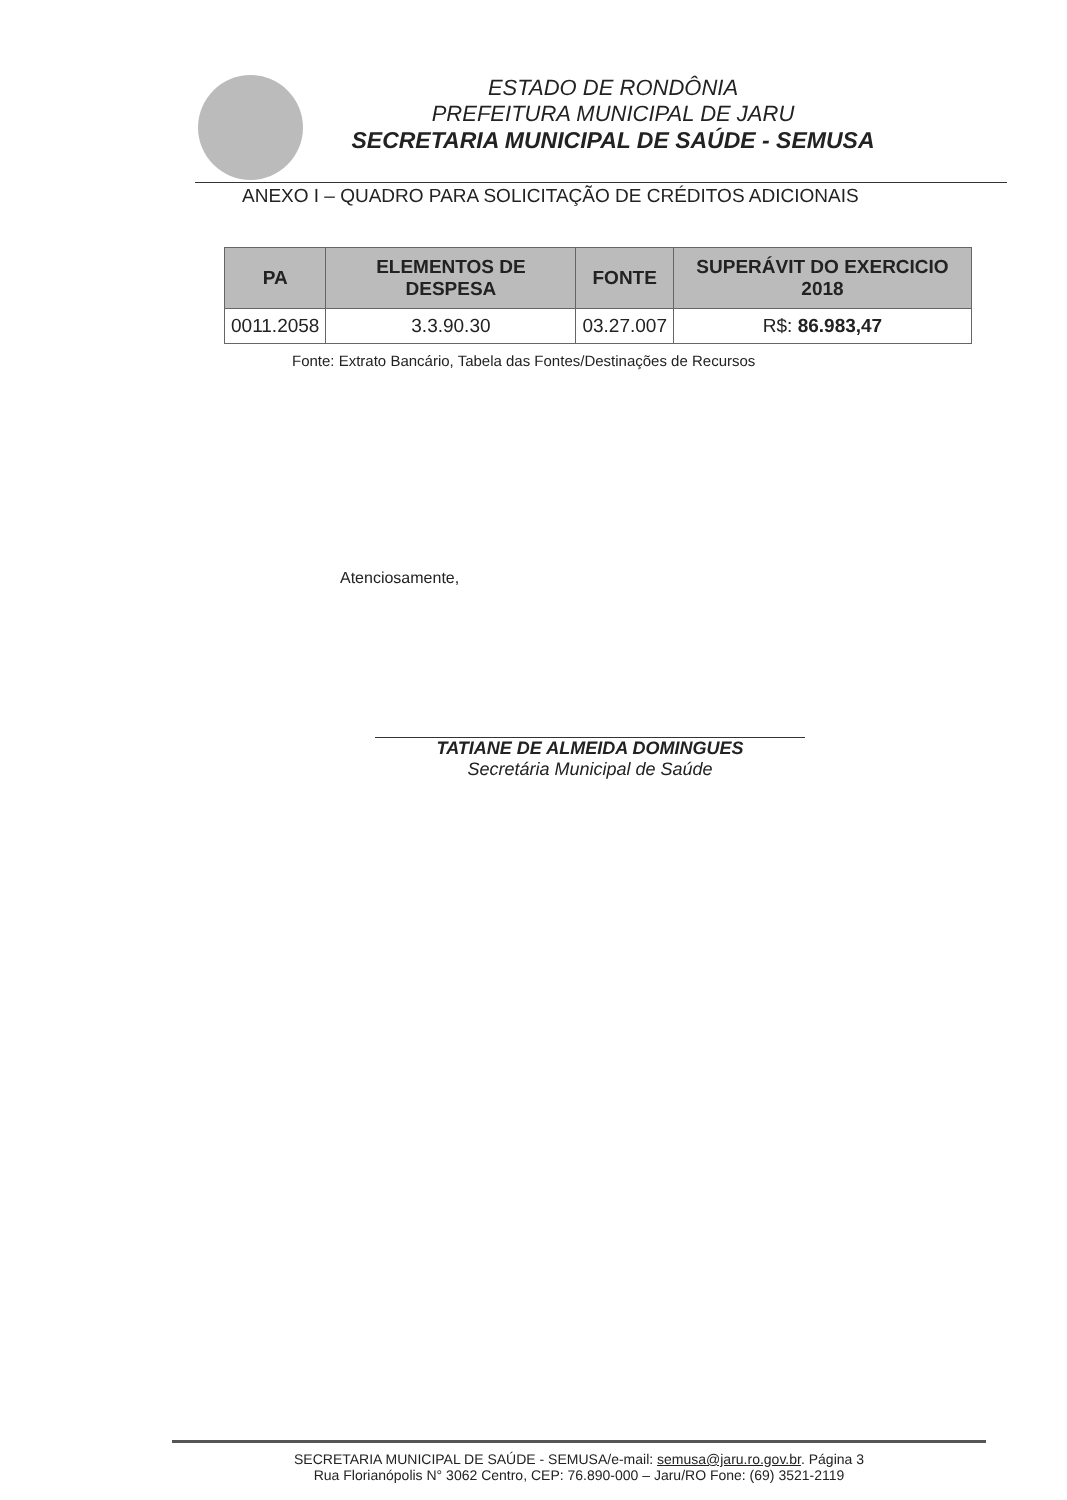ESTADO DE RONDÔNIA
PREFEITURA MUNICIPAL DE JARU
SECRETARIA MUNICIPAL DE SAÚDE - SEMUSA
ANEXO I – QUADRO PARA SOLICITAÇÃO DE CRÉDITOS ADICIONAIS
| PA | ELEMENTOS DE DESPESA | FONTE | SUPERÁVIT DO EXERCICIO 2018 |
| --- | --- | --- | --- |
| 0011.2058 | 3.3.90.30 | 03.27.007 | R$: 86.983,47 |
Fonte: Extrato Bancário, Tabela das Fontes/Destinações de Recursos
Atenciosamente,
TATIANE DE ALMEIDA DOMINGUES
Secretária Municipal de Saúde
SECRETARIA MUNICIPAL DE SAÚDE - SEMUSA/e-mail: semusa@jaru.ro.gov.br. Página 3
Rua Florianópolis N° 3062 Centro, CEP: 76.890-000 – Jaru/RO Fone: (69) 3521-2119